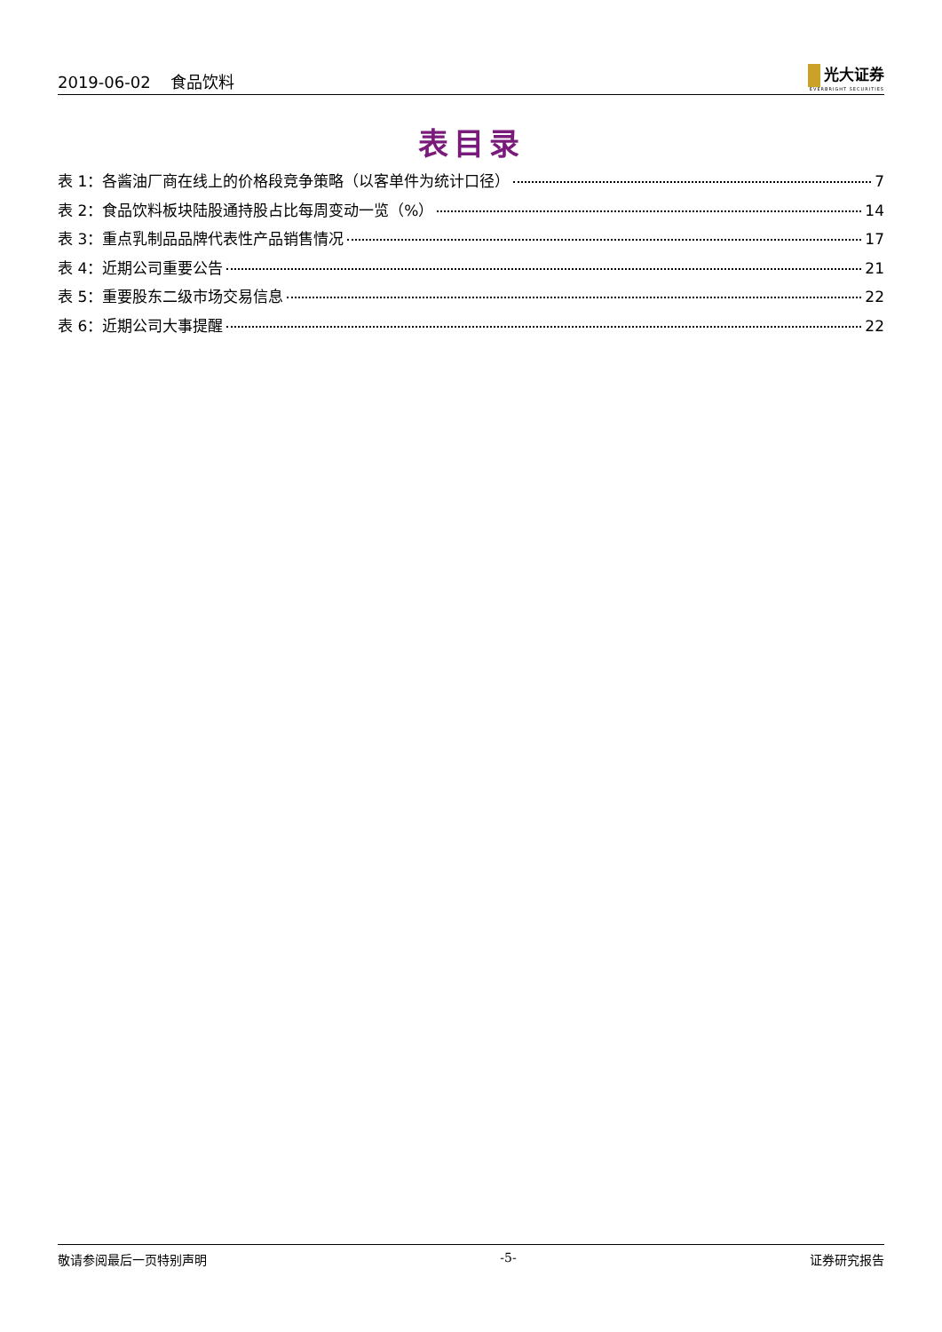2019-06-02 食品饮料
光大证券
EVERBRIGHT SECURITIES
表目录
表 1：各酱油厂商在线上的价格段竞争策略（以客单件为统计口径） 7
表 2：食品饮料板块陆股通持股占比每周变动一览（%） 14
表 3：重点乳制品品牌代表性产品销售情况 17
表 4：近期公司重要公告 21
表 5：重要股东二级市场交易信息 22
表 6：近期公司大事提醒 22
敬请参阅最后一页特别声明 -5- 证券研究报告